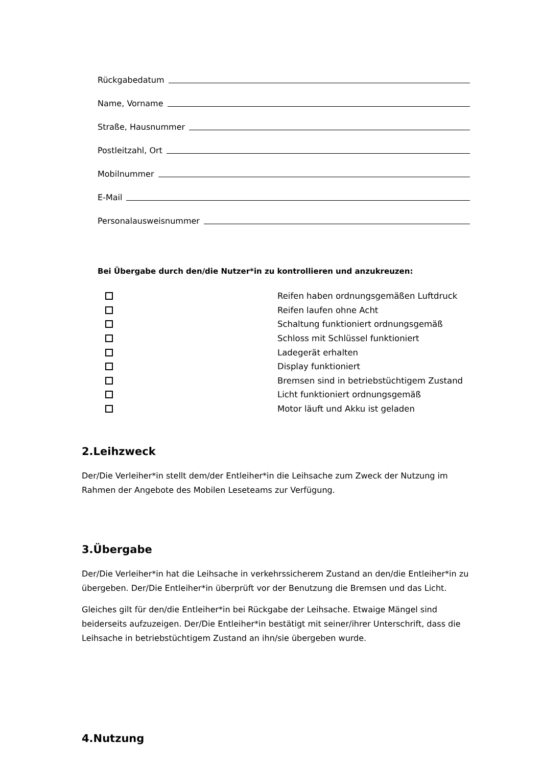Rückgabedatum
Name, Vorname
Straße, Hausnummer
Postleitzahl, Ort
Mobilnummer
E-Mail
Personalausweisnummer
Bei Übergabe durch den/die Nutzer*in zu kontrollieren und anzukreuzen:
Reifen haben ordnungsgemäßen Luftdruck
Reifen laufen ohne Acht
Schaltung funktioniert ordnungsgemäß
Schloss mit Schlüssel funktioniert
Ladegerät erhalten
Display funktioniert
Bremsen sind in betriebstüchtigem Zustand
Licht funktioniert ordnungsgemäß
Motor läuft und Akku ist geladen
2.Leihzweck
Der/Die Verleiher*in stellt dem/der Entleiher*in die Leihsache zum Zweck der Nutzung im Rahmen der Angebote des Mobilen Leseteams zur Verfügung.
3.Übergabe
Der/Die Verleiher*in hat die Leihsache in verkehrssicherem Zustand an den/die Entleiher*in zu übergeben. Der/Die Entleiher*in überprüft vor der Benutzung die Bremsen und das Licht.
Gleiches gilt für den/die Entleiher*in bei Rückgabe der Leihsache. Etwaige Mängel sind beiderseits aufzuzeigen. Der/Die Entleiher*in bestätigt mit seiner/ihrer Unterschrift, dass die Leihsache in betriebstüchtigem Zustand an ihn/sie übergeben wurde.
4.Nutzung